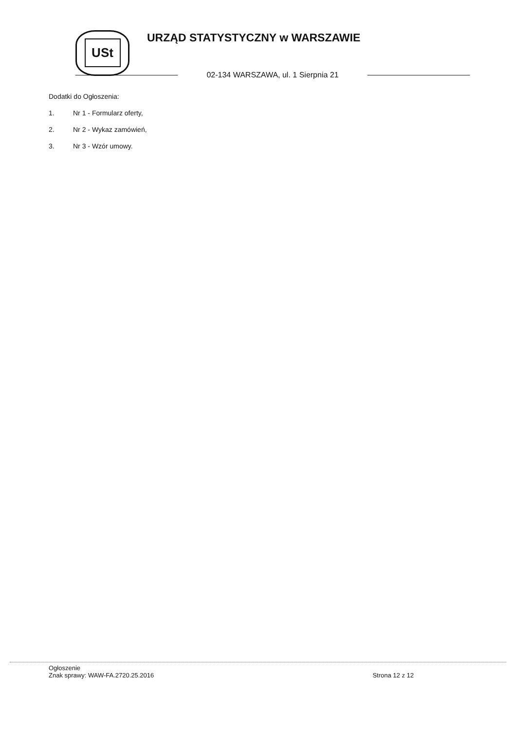USt URZĄD STATYSTYCZNY w WARSZAWIE
02-134 WARSZAWA, ul. 1 Sierpnia 21
Dodatki do Ogłoszenia:
1. Nr 1 - Formularz oferty,
2. Nr 2 - Wykaz zamówień,
3. Nr 3 - Wzór umowy.
Ogłoszenie
Znak sprawy: WAW-FA.2720.25.2016
Strona 12 z 12